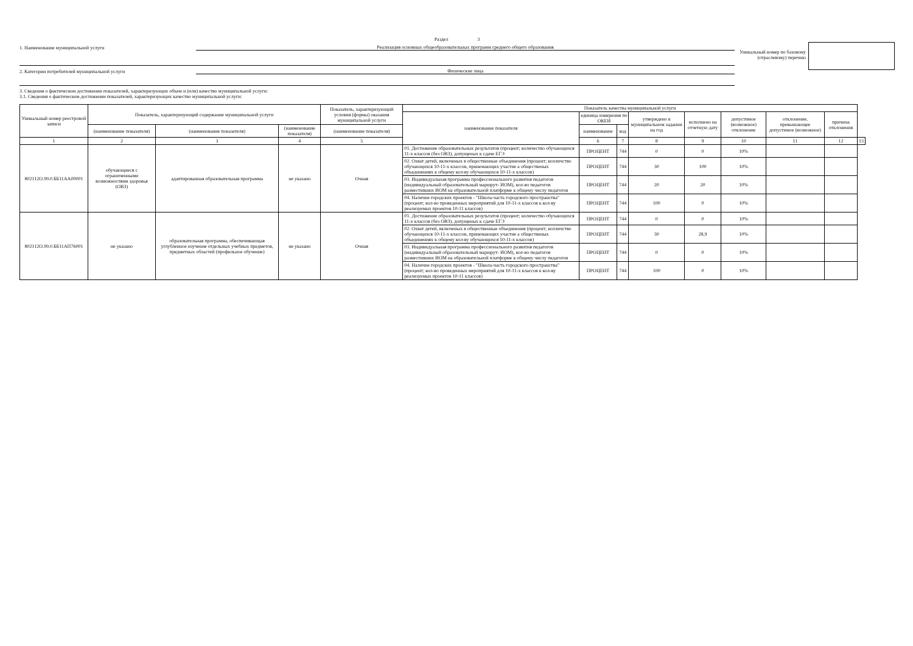Раздел 3
1. Наименование муниципальной услуги
Реализация основных общеобразовательных программ среднего общего образования
2. Категории потребителей муниципальной услуги
Физические лица
Уникальный номер по базовому
(отраслевому) перечню
3. Сведения о фактическом достижении показателей, характеризующих объем и (или) качество муниципальной услуги:
3.1. Сведения о фактическом достижении показателей, характеризующих качество муниципальной услуги:
| Уникальный номер реестровой записи | Показатель, характеризующий содержание муниципальной услуги | | | Показатель, характеризующий условия (формы) оказания муниципальной услуги | Показатель качества муниципальной услуги | | | | | | | | |
| --- | --- | --- | --- | --- | --- | --- | --- | --- | --- | --- | --- | --- | --- |
| | | | | | наименование показателя | единица измерения по ОКЕИ | | утверждено в муниципальном задании на год | исполнено на отчетную дату | допустимое (возможное) отклонение | отклонение, превышающее допустимое (возможное) | причина отклонения | |
| | (наименование показателя) | (наименование показателя) | (наименование показателя) | (наименование показателя) | | наименование | код | | | | | | |
| 1 | 2 | 3 | 4 | 5 | | 6 | 7 | 8 | 9 | 10 | 11 | 12 | 13 |
| 802112О.99.0.ББ11АА00001 | обучающиеся с ограниченными возможностями здоровья (ОВЗ) | адаптированная образовательная программа | не указано | Очная | 01. Достижение образовательных результатов (процент; количество обучающихся 11-х классов (без ОВЗ), допущеных к сдаче ЕГЭ | ПРОЦЕНТ | 744 | 0 | 0 | 10% | | | |
| | | | | | 02. Охват детей, включеных в общественные объединения (процент; колличство обучающихся 10-11-х классов, принемающих участие а общественых объединениях к общему кол-ву обучающихся 10-11-х классов) | ПРОЦЕНТ | 744 | 30 | 100 | 10% | | | |
| | | | | | 03. Индивидуальная программа профессионального развития педагогов (индивидуальный образовательный маршрут- ИОМ), кол-во педагогов разместивших ИОМ на образовательной платформе к общему числу педагогов | ПРОЦЕНТ | 744 | 20 | 20 | 10% | | | |
| | | | | | 04. Наличие городских проектов - "Школа-часть городского пространства"(процент; кол-во проведенных мероприятий для 10-11-х классов к кол-ву реализуемых проектов 10-11 классов) | ПРОЦЕНТ | 744 | 100 | 0 | 10% | | | |
| 802112О.99.0.ББ11АП76001 | не указано | образовательная программа, обеспечивающая углубленное изучение отдельных учебных предметов, предметных областей (профильное обучение) | не указано | Очная | 01. Достижение образовательных результатов (процент; количество обучающихся 11-х классов (без ОВЗ), допущеных к сдаче ЕГЭ | ПРОЦЕНТ | 744 | 0 | 0 | 10% | | | |
| | | | | | 02. Охват детей, включеных в общественные объединения (процент; колличство обучающихся 10-11-х классов, принемающих участие а общественых объединениях к общему кол-ву обучающихся 10-11-х классов) | ПРОЦЕНТ | 744 | 30 | 28,9 | 10% | | | |
| | | | | | 03. Индивидуальная программа профессионального развития педагогов (индивидуальный образовательный маршрут- ИОМ), кол-во педагогов разместивших ИОМ на образовательной платформе к общему числу педагогов | ПРОЦЕНТ | 744 | 0 | 0 | 10% | | | |
| | | | | | 04. Наличие городских проектов - "Школа-часть городского пространства"(процент; кол-во проведенных мероприятий для 10-11-х классов к кол-ву реализуемых проектов 10-11 классов) | ПРОЦЕНТ | 744 | 100 | 0 | 10% | | | |